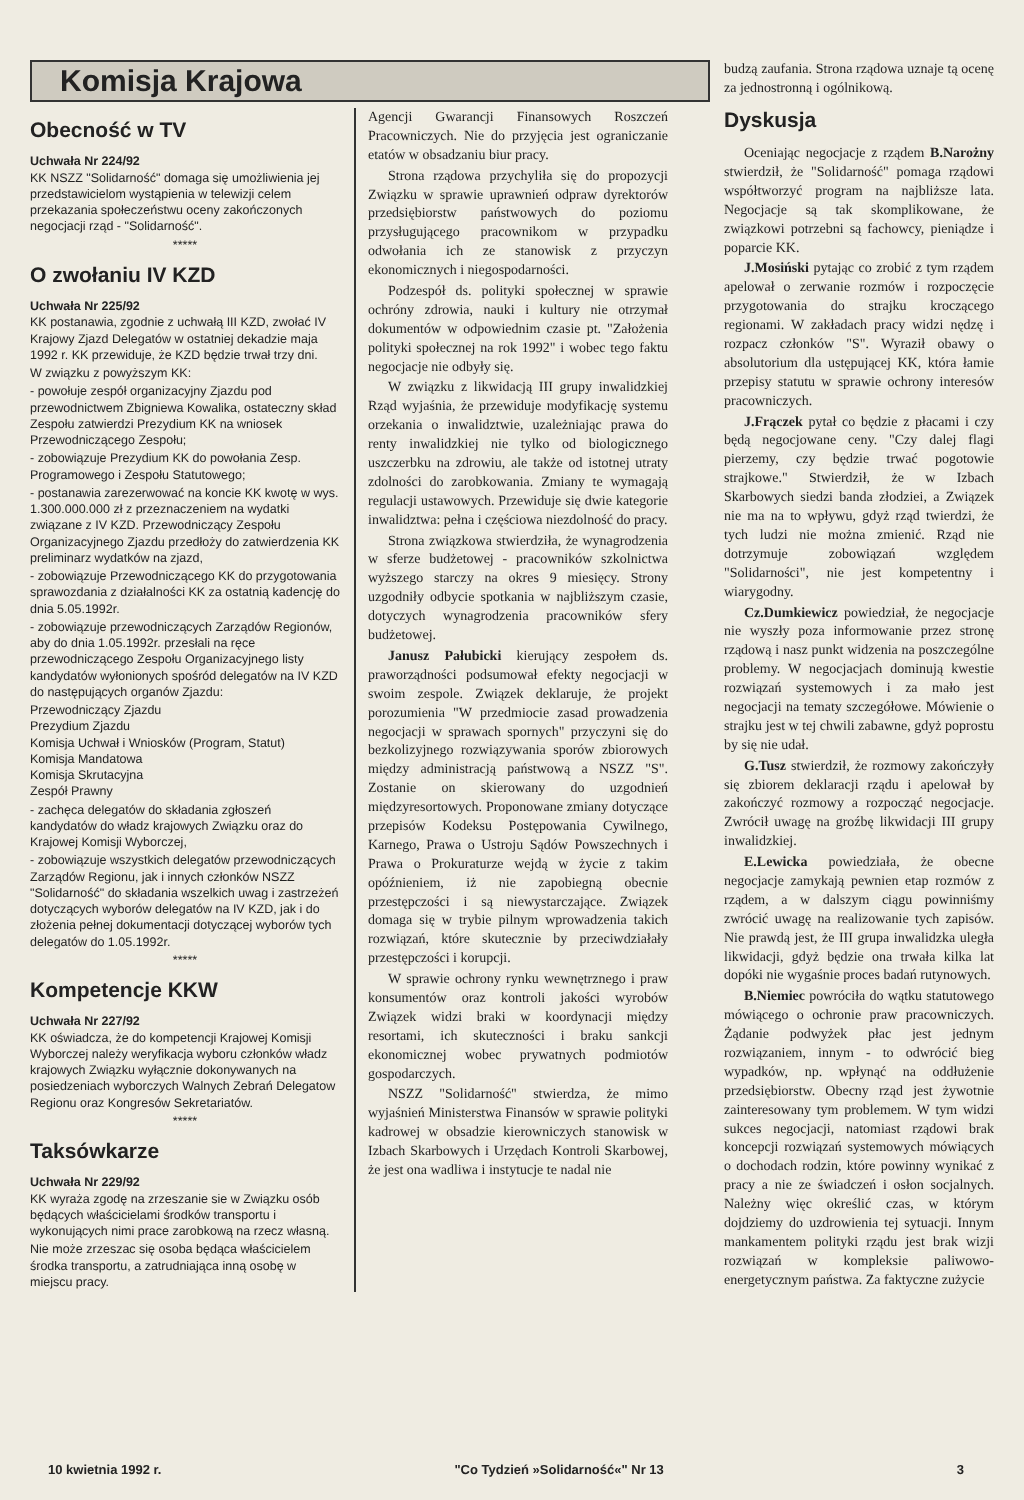Komisja Krajowa
Obecność w TV
Uchwała Nr 224/92
KK NSZZ "Solidarność" domaga się umożliwienia jej przedstawicielom wystąpienia w telewizji celem przekazania społeczeństwu oceny zakończonych negocjacji rząd - "Solidarność".
*****
O zwołaniu IV KZD
Uchwała Nr 225/92
KK postanawia, zgodnie z uchwałą III KZD, zwołać IV Krajowy Zjazd Delegatów w ostatniej dekadzie maja 1992 r. KK przewiduje, że KZD będzie trwał trzy dni.
W związku z powyższym KK:
- powołuje zespół organizacyjny Zjazdu pod przewodnictwem Zbigniewa Kowalika, ostateczny skład Zespołu zatwierdzi Prezydium KK na wniosek Przewodniczącego Zespołu;
- zobowiązuje Prezydium KK do powołania Zesp. Programowego i Zespołu Statutowego;
- postanawia zarezerwować na koncie KK kwotę w wys. 1.300.000.000 zł z przeznaczeniem na wydatki związane z IV KZD. Przewodniczący Zespołu Organizacyjnego Zjazdu przedłoży do zatwierdzenia KK preliminarz wydatków na zjazd,
- zobowiązuje Przewodniczącego KK do przygotowania sprawozdania z działalności KK za ostatnią kadencję do dnia 5.05.1992r.
- zobowiązuje przewodniczących Zarządów Regionów, aby do dnia 1.05.1992r. przesłali na ręce przewodniczącego Zespołu Organizacyjnego listy kandydatów wyłonionych spośród delegatów na IV KZD do następujących organów Zjazdu:
Przewodniczący Zjazdu
Prezydium Zjazdu
Komisja Uchwał i Wniosków (Program, Statut)
Komisja Mandatowa
Komisja Skrutacyjna
Zespół Prawny
- zachęca delegatów do składania zgłoszeń kandydatów do władz krajowych Związku oraz do Krajowej Komisji Wyborczej,
- zobowiązuje wszystkich delegatów przewodniczących Zarządów Regionu, jak i innych członków NSZZ "Solidarność" do składania wszelkich uwag i zastrzeżeń dotyczących wyborów delegatów na IV KZD, jak i do złożenia pełnej dokumentacji dotyczącej wyborów tych delegatów do 1.05.1992r.
*****
Kompetencje KKW
Uchwała Nr 227/92
KK oświadcza, że do kompetencji Krajowej Komisji Wyborczej należy weryfikacja wyboru członków władz krajowych Związku wyłącznie dokonywanych na posiedzeniach wyborczych Walnych Zebrań Delegatow Regionu oraz Kongresów Sekretariatów.
*****
Taksówkarze
Uchwała Nr 229/92
KK wyraża zgodę na zrzeszanie sie w Związku osób będących właścicielami środków transportu i wykonujących nimi prace zarobkową na rzecz własną.
Nie może zrzeszac się osoba będąca właścicielem środka transportu, a zatrudniająca inną osobę w miejscu pracy.
Agencji Gwarancji Finansowych Roszczeń Pracowniczych. Nie do przyjęcia jest ograniczanie etatów w obsadzaniu biur pracy.
Strona rządowa przychyliła się do propozycji Związku w sprawie uprawnień odpraw dyrektorów przedsiębiorstw państwowych do poziomu przysługującego pracownikom w przypadku odwołania ich ze stanowisk z przyczyn ekonomicznych i niegospodarności.
Podzespół ds. polityki społecznej w sprawie ochróny zdrowia, nauki i kultury nie otrzymał dokumentów w odpowiednim czasie pt. "Założenia polityki społecznej na rok 1992" i wobec tego faktu negocjacje nie odbyły się.
W związku z likwidacją III grupy inwalidzkiej Rząd wyjaśnia, że przewiduje modyfikację systemu orzekania o inwalidztwie, uzależniając prawa do renty inwalidzkiej nie tylko od biologicznego uszczerbku na zdrowiu, ale także od istotnej utraty zdolności do zarobkowania. Zmiany te wymagają regulacji ustawowych. Przewiduje się dwie kategorie inwalidztwa: pełna i częściowa niezdolność do pracy.
Strona związkowa stwierdziła, że wynagrodzenia w sferze budżetowej - pracowników szkolnictwa wyższego starczy na okres 9 miesięcy. Strony uzgodniły odbycie spotkania w najbliższym czasie, dotyczych wynagrodzenia pracowników sfery budżetowej.
Janusz Pałubicki kierujący zespołem ds. praworządności podsumował efekty negocjacji w swoim zespole. Związek deklaruje, że projekt porozumienia "W przedmiocie zasad prowadzenia negocjacji w sprawach spornych" przyczyni się do bezkolizyjnego rozwiązywania sporów zbiorowych między administracją państwową a NSZZ "S". Zostanie on skierowany do uzgodnień międzyresortowych. Proponowane zmiany dotyczące przepisów Kodeksu Postępowania Cywilnego, Karnego, Prawa o Ustroju Sądów Powszechnych i Prawa o Prokuraturze wejdą w życie z takim opóźnieniem, iż nie zapobiegną obecnie przestępczości i są niewystarczające. Związek domaga się w trybie pilnym wprowadzenia takich rozwiązań, które skutecznie by przeciwdziałały przestępczości i korupcji.
W sprawie ochrony rynku wewnętrznego i praw konsumentów oraz kontroli jakości wyrobów Związek widzi braki w koordynacji między resortami, ich skuteczności i braku sankcji ekonomicznej wobec prywatnych podmiotów gospodarczych.
NSZZ "Solidarność" stwierdza, że mimo wyjaśnień Ministerstwa Finansów w sprawie polityki kadrowej w obsadzie kierowniczych stanowisk w Izbach Skarbowych i Urzędach Kontroli Skarbowej, że jest ona wadliwa i instytucje te nadal nie
budzą zaufania. Strona rządowa uznaje tą ocenę za jednostronną i ogólnikową.
Dyskusja
Oceniając negocjacje z rządem B.Narożny stwierdził, że "Solidarność" pomaga rządowi współtworzyć program na najbliższe lata. Negocjacje są tak skomplikowane, że związkowi potrzebni są fachowcy, pieniądze i poparcie KK.
J.Mosiński pytając co zrobić z tym rządem apelował o zerwanie rozmów i rozpoczęcie przygotowania do strajku kroczącego regionami. W zakładach pracy widzi nędzę i rozpacz członków "S". Wyraził obawy o absolutorium dla ustępującej KK, która łamie przepisy statutu w sprawie ochrony interesów pracowniczych.
J.Frączek pytał co będzie z płacami i czy będą negocjowane ceny. "Czy dalej flagi pierzemy, czy będzie trwać pogotowie strajkowe." Stwierdził, że w Izbach Skarbowych siedzi banda złodziei, a Związek nie ma na to wpływu, gdyż rząd twierdzi, że tych ludzi nie można zmienić. Rząd nie dotrzymuje zobowiązań względem "Solidarności", nie jest kompetentny i wiarygodny.
Cz.Dumkiewicz powiedział, że negocjacje nie wyszły poza informowanie przez stronę rządową i nasz punkt widzenia na poszczególne problemy. W negocjacjach dominują kwestie rozwiązań systemowych i za mało jest negocjacji na tematy szczegółowe. Mówienie o strajku jest w tej chwili zabawne, gdyż poprostu by się nie udał.
G.Tusz stwierdził, że rozmowy zakończyły się zbiorem deklaracji rządu i apelował by zakończyć rozmowy a rozpocząć negocjacje. Zwrócił uwagę na groźbę likwidacji III grupy inwalidzkiej.
E.Lewicka powiedziała, że obecne negocjacje zamykają pewnien etap rozmów z rządem, a w dalszym ciągu powinniśmy zwrócić uwagę na realizowanie tych zapisów. Nie prawdą jest, że III grupa inwalidzka uległa likwidacji, gdyż będzie ona trwała kilka lat dopóki nie wygaśnie proces badań rutynowych.
B.Niemiec powróciła do wątku statutowego mówiącego o ochronie praw pracowniczych. Żądanie podwyżek płac jest jednym rozwiązaniem, innym - to odwrócić bieg wypadków, np. wpłynąć na oddłużenie przedsiębiorstw. Obecny rząd jest żywotnie zainteresowany tym problemem. W tym widzi sukces negocjacji, natomiast rządowi brak koncepcji rozwiązań systemowych mówiących o dochodach rodzin, które powinny wynikać z pracy a nie ze świadczeń i osłon socjalnych. Należny więc określić czas, w którym dojdziemy do uzdrowienia tej sytuacji. Innym mankamentem polityki rządu jest brak wizji rozwiązań w kompleksie paliwowo-energetycznym państwa. Za faktyczne zużycie
10 kwietnia 1992 r. "Co Tydzień »Solidarność«" Nr 13 3